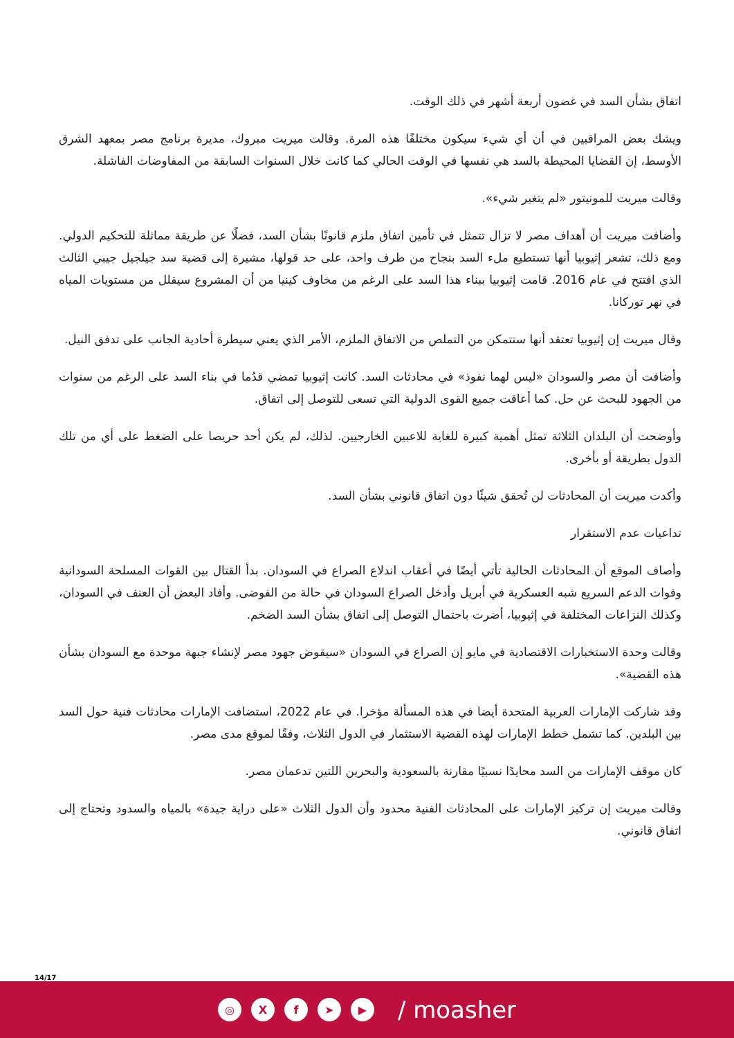اتفاق بشأن السد في غضون أربعة أشهر في ذلك الوقت.
ويشك بعض المراقبين في أن أي شيء سيكون مختلفًا هذه المرة. وقالت ميريت مبروك، مديرة برنامج مصر بمعهد الشرق الأوسط، إن القضايا المحيطة بالسد هي نفسها في الوقت الحالي كما كانت خلال السنوات السابقة من المفاوضات الفاشلة.
وقالت ميريت للمونيتور «لم يتغير شيء».
وأضافت ميريت أن أهداف مصر لا تزال تتمثل في تأمين اتفاق ملزم قانونًا بشأن السد، فضلًا عن طريقة مماثلة للتحكيم الدولي. ومع ذلك، تشعر إثيوبيا أنها تستطيع ملء السد بنجاح من طرف واحد، على حد قولها، مشيرة إلى قضية سد جيلجيل جيبي الثالث الذي افتتح في عام 2016. قامت إثيوبيا ببناء هذا السد على الرغم من مخاوف كينيا من أن المشروع سيقلل من مستويات المياه في نهر توركانا.
وقال ميريت إن إثيوبيا تعتقد أنها ستتمكن من التملص من الاتفاق الملزم، الأمر الذي يعني سيطرة أحادية الجانب على تدفق النيل.
وأضافت أن مصر والسودان «ليس لهما نفوذ» في محادثات السد. كانت إثيوبيا تمضي قدُما في بناء السد على الرغم من سنوات من الجهود للبحث عن حل. كما أعاقت جميع القوى الدولية التي تسعى للتوصل إلى اتفاق.
وأوضحت أن البلدان الثلاثة تمثل أهمية كبيرة للغاية للاعبين الخارجيين. لذلك، لم يكن أحد حريصا على الضغط على أي من تلك الدول بطريقة أو بأخرى.
وأكدت ميريت أن المحادثات لن تُحقق شيئًا دون اتفاق قانوني بشأن السد.
تداعيات عدم الاستقرار
وأصاف الموقع أن المحادثات الحالية تأتي أيضًا في أعقاب اندلاع الصراع في السودان. بدأ القتال بين القوات المسلحة السودانية وقوات الدعم السريع شبه العسكرية في أبريل وأدخل الصراع السودان في حالة من الفوضى. وأفاد البعض أن العنف في السودان، وكذلك النزاعات المختلفة في إثيوبيا، أضرت باحتمال التوصل إلى اتفاق بشأن السد الضخم.
وقالت وحدة الاستخبارات الاقتصادية في مايو إن الصراع في السودان «سيقوض جهود مصر لإنشاء جبهة موحدة مع السودان بشأن هذه القضية».
وقد شاركت الإمارات العربية المتحدة أيضا في هذه المسألة مؤخرا. في عام 2022، استضافت الإمارات محادثات فنية حول السد بين البلدين. كما تشمل خطط الإمارات لهذه القضية الاستثمار في الدول الثلاث، وفقًا لموقع مدى مصر.
كان موقف الإمارات من السد محايدًا نسبيًا مقارنة بالسعودية والبحرين اللتين تدعمان مصر.
وقالت ميريت إن تركيز الإمارات على المحادثات الفنية محدود وأن الدول الثلاث «على دراية جيدة» بالمياه والسدود وتحتاج إلى اتفاق قانوني.
14/17
◎ X f ➤ ▶
/ moasher